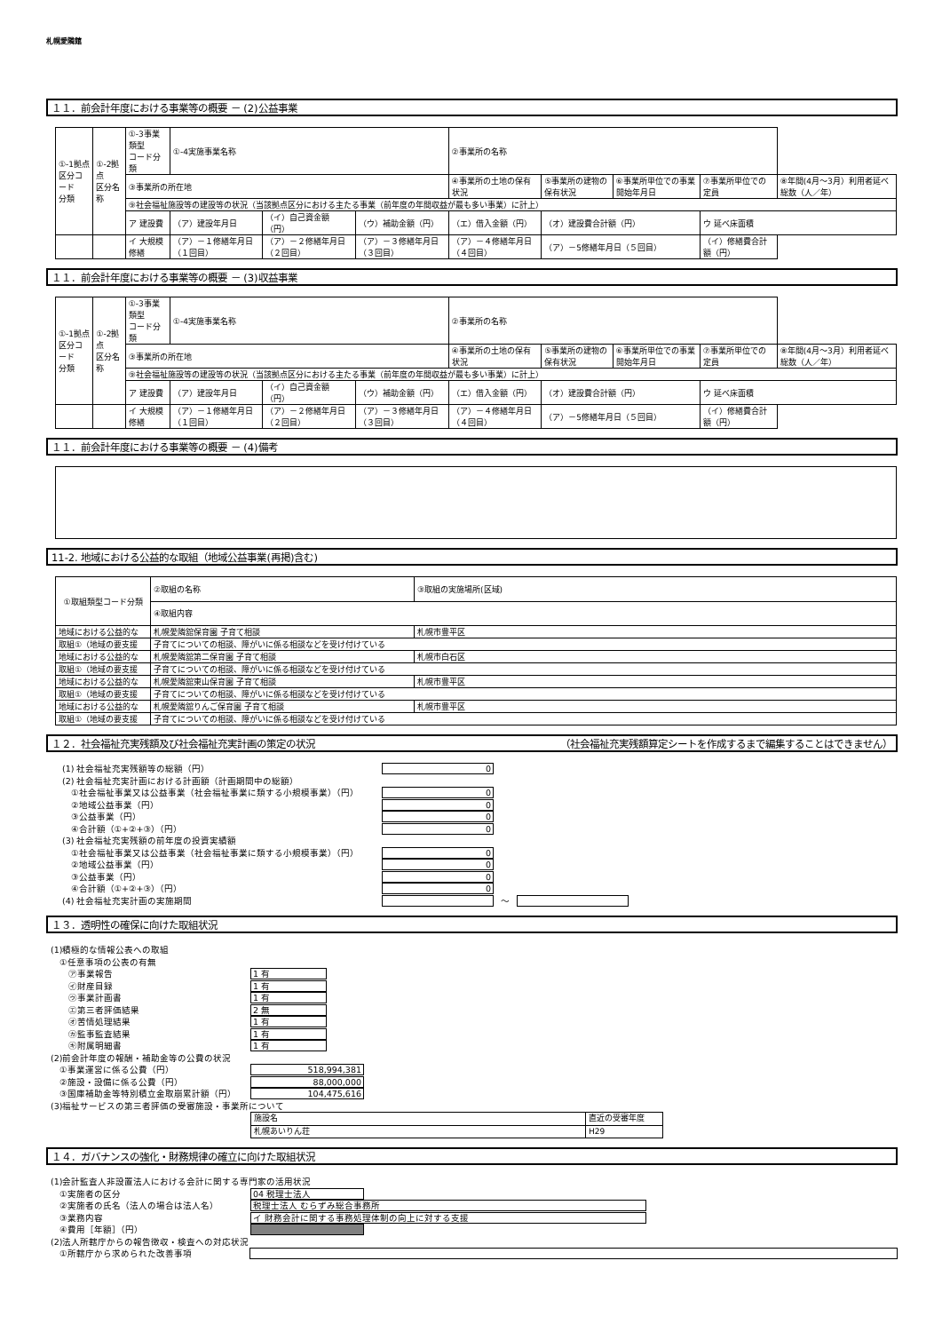札幌愛隣館
１１．前会計年度における事業等の概要 － (2)公益事業
| ①-1拠点 区分コード 分類 | ①-2拠点 区分名称 | ①-3事業類型 コード分類 | ①-4実施事業名称 | | | ②事業所の名称 | | | | |
| | | ③事業所の所在地 | | | | ④事業所の土地の保有状況 | ⑤事業所の建物の保有状況 | ⑥事業所単位での事業開始年月日 | ⑦事業所単位での定員 | ⑧年間(4月～3月）利用者延べ総数（人／年） |
| | | ⑨社会福祉施設等の建設等の状況（当該拠点区分における主たる事業（前年度の年間収益が最も多い事業）に計上） | | | | | | | | |
| | | ア 建設費 | （ア）建設年月日 | （イ）自己資金額（円） | （ウ）補助金額（円） | （エ）借入金額（円） | （オ）建設費合計額（円） | | ウ 延べ床面積 | |
| | | イ 大規模修繕 | （ア）－１修繕年月日（１回目） | （ア）－２修繕年月日（２回目） | （ア）－３修繕年月日（３回目） | （ア）－４修繕年月日（４回目） | （ア）－5修繕年月日（５回目） | | （イ）修繕費合計額（円） | |
１１．前会計年度における事業等の概要 － (3)収益事業
| ①-1拠点 区分コード 分類 | ①-2拠点 区分名称 | ①-3事業類型 コード分類 | ①-4実施事業名称 | | | ②事業所の名称 | | | | |
| | | ③事業所の所在地 | | | | ④事業所の土地の保有状況 | ⑤事業所の建物の保有状況 | ⑥事業所単位での事業開始年月日 | ⑦事業所単位での定員 | ⑧年間(4月～3月）利用者延べ総数（人／年） |
| | | ⑨社会福祉施設等の建設等の状況（当該拠点区分における主たる事業（前年度の年間収益が最も多い事業）に計上） | | | | | | | | |
| | | ア 建設費 | （ア）建設年月日 | （イ）自己資金額（円） | （ウ）補助金額（円） | （エ）借入金額（円） | （オ）建設費合計額（円） | | ウ 延べ床面積 | |
| | | イ 大規模修繕 | （ア）－１修繕年月日（１回目） | （ア）－２修繕年月日（２回目） | （ア）－３修繕年月日（３回目） | （ア）－４修繕年月日（４回目） | （ア）－5修繕年月日（５回目） | | （イ）修繕費合計額（円） | |
１１．前会計年度における事業等の概要 － (4)備考
11-2. 地域における公益的な取組（地域公益事業(再掲)含む)
| ①取組類型コード分類 | ②取組の名称 | ③取組の実施場所(区域) |
| | ④取組内容 | |
| 地域における公益的な | 札幌愛隣舘保育園 子育て相談 | 札幌市豊平区 |
| 取組①（地域の要支援 | 子育てについての相談、障がいに係る相談などを受け付けている | |
| 地域における公益的な | 札幌愛隣舘第二保育園 子育て相談 | 札幌市白石区 |
| 取組①（地域の要支援 | 子育てについての相談、障がいに係る相談などを受け付けている | |
| 地域における公益的な | 札幌愛隣舘東山保育園 子育て相談 | 札幌市豊平区 |
| 取組①（地域の要支援 | 子育てについての相談、障がいに係る相談などを受け付けている | |
| 地域における公益的な | 札幌愛隣舘りんご保育園 子育て相談 | 札幌市豊平区 |
| 取組①（地域の要支援 | 子育てについての相談、障がいに係る相談などを受け付けている | |
１２．社会福祉充実残額及び社会福祉充実計画の策定の状況 （社会福祉充実残額算定シートを作成するまで編集することはできません）
(1) 社会福祉充実残額等の総額（円） 0
(2) 社会福祉充実計画における計画額（計画期間中の総額）
　①社会福祉事業又は公益事業（社会福祉事業に類する小規模事業）（円） 0
　②地域公益事業（円） 0
　③公益事業（円） 0
　④合計額（①+②+③）（円） 0
(3) 社会福祉充実残額の前年度の投資実績額
　①社会福祉事業又は公益事業（社会福祉事業に類する小規模事業）（円） 0
　②地域公益事業（円） 0
　③公益事業（円） 0
　④合計額（①+②+③）（円） 0
(4) 社会福祉充実計画の実施期間 ～
１３．透明性の確保に向けた取組状況
(1)積極的な情報公表への取組
　①任意事項の公表の有無
　　㋐事業報告 1 有
　　㋑財産目録 1 有
　　㋒事業計画書 1 有
　　㋓第三者評価結果 2 無
　　㋔苦情処理結果 1 有
　　㋕監事監査結果 1 有
　　㋖附属明細書 1 有
(2)前会計年度の報酬・補助金等の公費の状況
　①事業運営に係る公費（円） 518,994,381
　②施設・設備に係る公費（円） 88,000,000
　③国庫補助金等特別積立金取崩累計額（円） 104,475,616
(3)福祉サービスの第三者評価の受審施設・事業所について
| 施設名 | 直近の受審年度 |
| 札幌あいりん荘 | H29 |
１４．ガバナンスの強化・財務規律の確立に向けた取組状況
(1)会計監査人非設置法人における会計に関する専門家の活用状況
　①実施者の区分 04 税理士法人
　②実施者の氏名（法人の場合は法人名） 税理士法人 むらずみ総合事務所
　③業務内容 イ 財務会計に関する事務処理体制の向上に対する支援
　④費用［年額］（円）
(2)法人所轄庁からの報告徴収・検査への対応状況
　①所轄庁から求められた改善事項